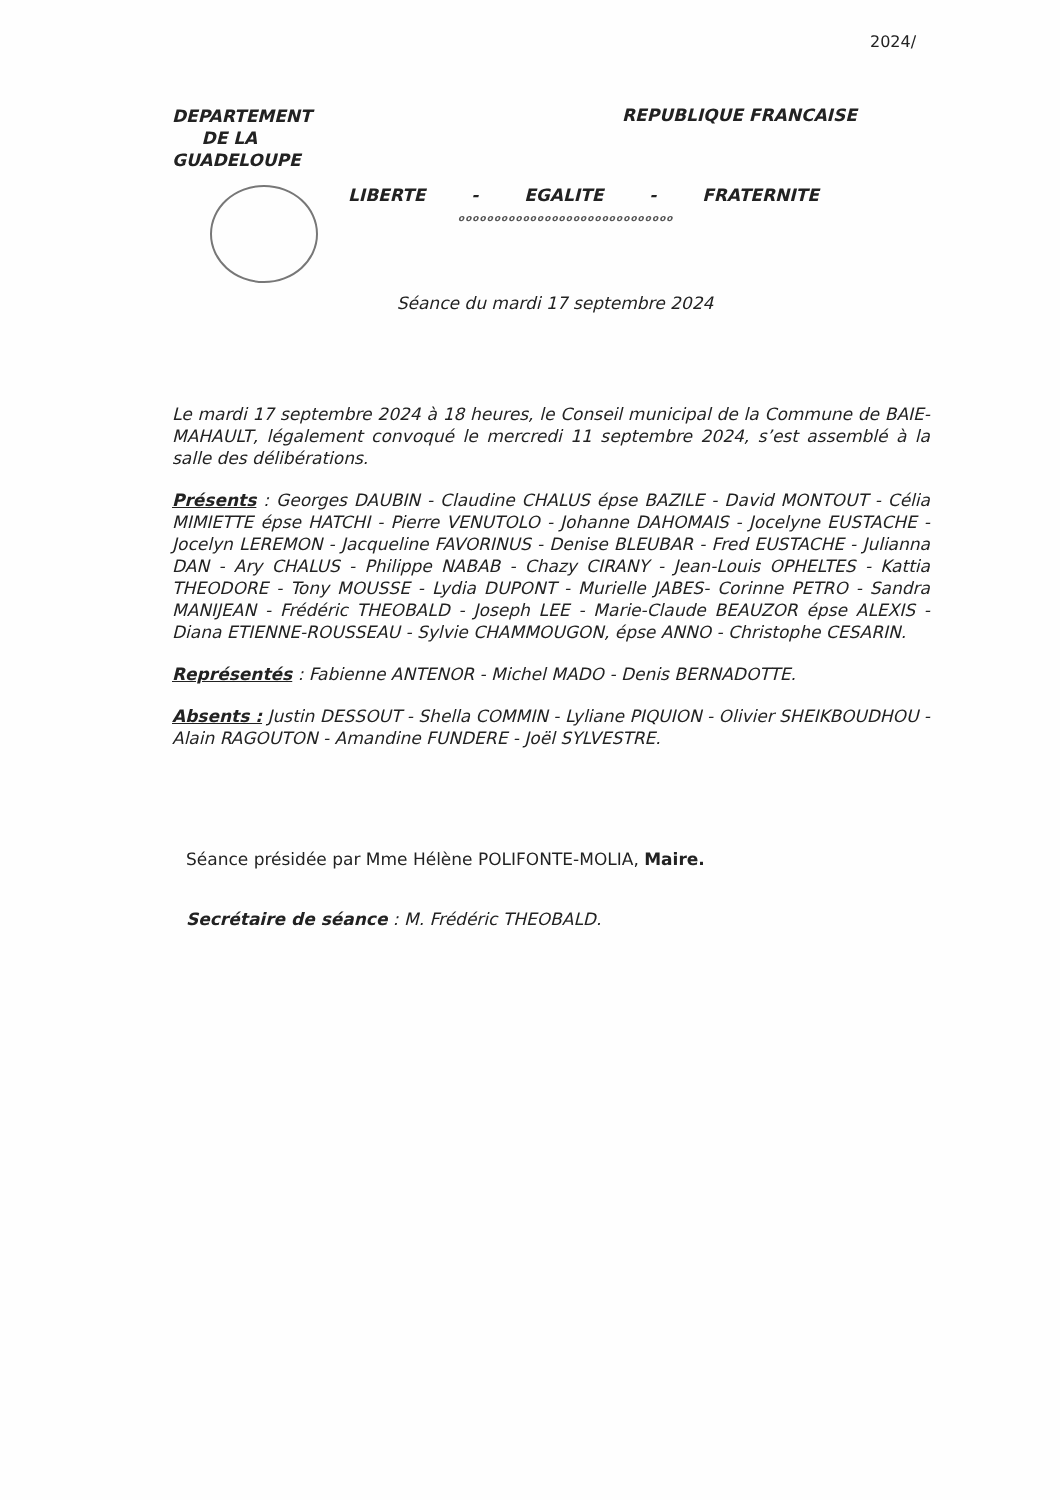2024/
DEPARTEMENT
DE LA
GUADELOUPE
REPUBLIQUE FRANCAISE
LIBERTE - EGALITE - FRATERNITE
oooooooooooooooooooooooooooooo
Séance du mardi 17 septembre 2024
Le mardi 17 septembre 2024 à 18 heures, le Conseil municipal de la Commune de BAIE-MAHAULT, légalement convoqué le mercredi 11 septembre 2024, s’est assemblé à la salle des délibérations.
Présents : Georges DAUBIN - Claudine CHALUS épse BAZILE - David MONTOUT - Célia MIMIETTE épse HATCHI - Pierre VENUTOLO - Johanne DAHOMAIS - Jocelyne EUSTACHE - Jocelyn LEREMON - Jacqueline FAVORINUS - Denise BLEUBAR - Fred EUSTACHE - Julianna DAN - Ary CHALUS - Philippe NABAB - Chazy CIRANY - Jean-Louis OPHELTES - Kattia THEODORE - Tony MOUSSE - Lydia DUPONT - Murielle JABES- Corinne PETRO - Sandra MANIJEAN - Frédéric THEOBALD - Joseph LEE - Marie-Claude BEAUZOR épse ALEXIS - Diana ETIENNE-ROUSSEAU - Sylvie CHAMMOUGON, épse ANNO - Christophe CESARIN.
Représentés : Fabienne ANTENOR - Michel MADO - Denis BERNADOTTE.
Absents : Justin DESSOUT - Shella COMMIN - Lyliane PIQUION - Olivier SHEIKBOUDHOU - Alain RAGOUTON - Amandine FUNDERE - Joël SYLVESTRE.
Séance présidée par Mme Hélène POLIFONTE-MOLIA, Maire.
Secrétaire de séance : M. Frédéric THEOBALD.